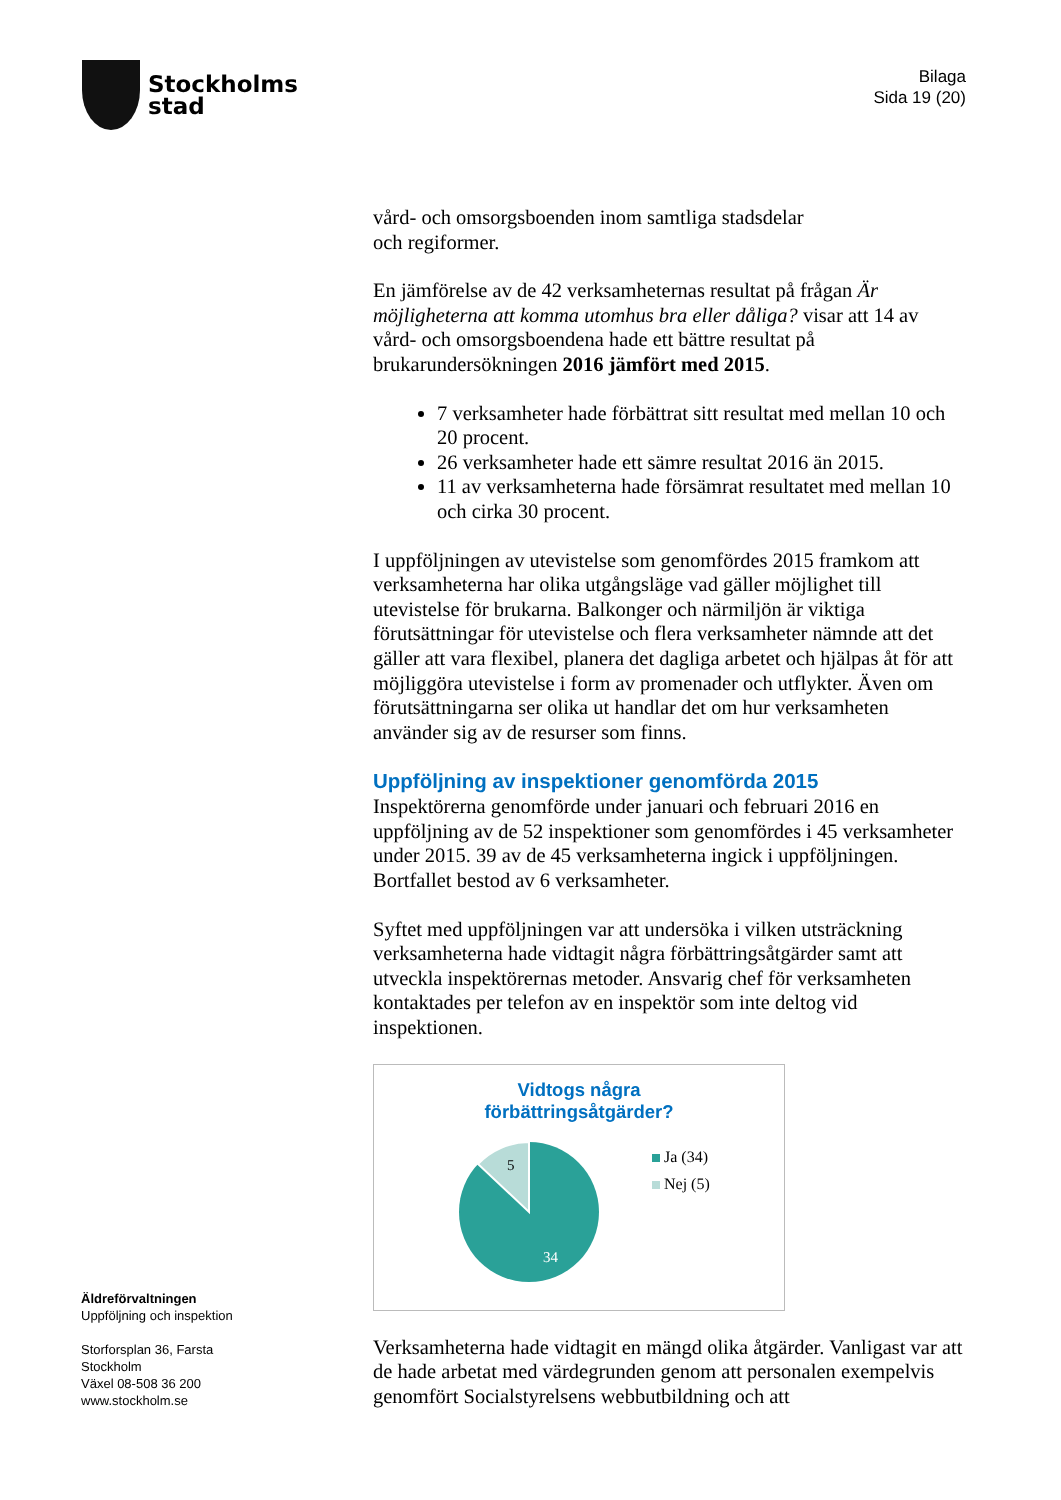Stockholms
stad
Bilaga
Sida 19 (20)
vård- och omsorgsboenden inom samtliga stadsdelar
och regiformer.
En jämförelse av de 42 verksamheternas resultat på frågan Är möjligheterna att komma utomhus bra eller dåliga? visar att 14 av vård- och omsorgsboendena hade ett bättre resultat på brukarundersökningen 2016 jämfört med 2015.
7 verksamheter hade förbättrat sitt resultat med mellan 10 och 20 procent.
26 verksamheter hade ett sämre resultat 2016 än 2015.
11 av verksamheterna hade försämrat resultatet med mellan 10 och cirka 30 procent.
I uppföljningen av utevistelse som genomfördes 2015 framkom att verksamheterna har olika utgångsläge vad gäller möjlighet till utevistelse för brukarna. Balkonger och närmiljön är viktiga förutsättningar för utevistelse och flera verksamheter nämnde att det gäller att vara flexibel, planera det dagliga arbetet och hjälpas åt för att möjliggöra utevistelse i form av promenader och utflykter. Även om förutsättningarna ser olika ut handlar det om hur verksamheten använder sig av de resurser som finns.
Uppföljning av inspektioner genomförda 2015
Inspektörerna genomförde under januari och februari 2016 en uppföljning av de 52 inspektioner som genomfördes i 45 verksamheter under 2015. 39 av de 45 verksamheterna ingick i uppföljningen. Bortfallet bestod av 6 verksamheter.
Syftet med uppföljningen var att undersöka i vilken utsträckning verksamheterna hade vidtagit några förbättringsåtgärder samt att utveckla inspektörernas metoder. Ansvarig chef för verksamheten kontaktades per telefon av en inspektör som inte deltog vid inspektionen.
Vidtogs några
förbättringsåtgärder?
5
34
Ja (34)
Nej (5)
Verksamheterna hade vidtagit en mängd olika åtgärder. Vanligast var att de hade arbetat med värdegrunden genom att personalen exempelvis genomfört Socialstyrelsens webbutbildning och att
Äldreförvaltningen
Uppföljning och inspektion
Storforsplan 36, Farsta
Stockholm
Växel 08-508 36 200
www.stockholm.se